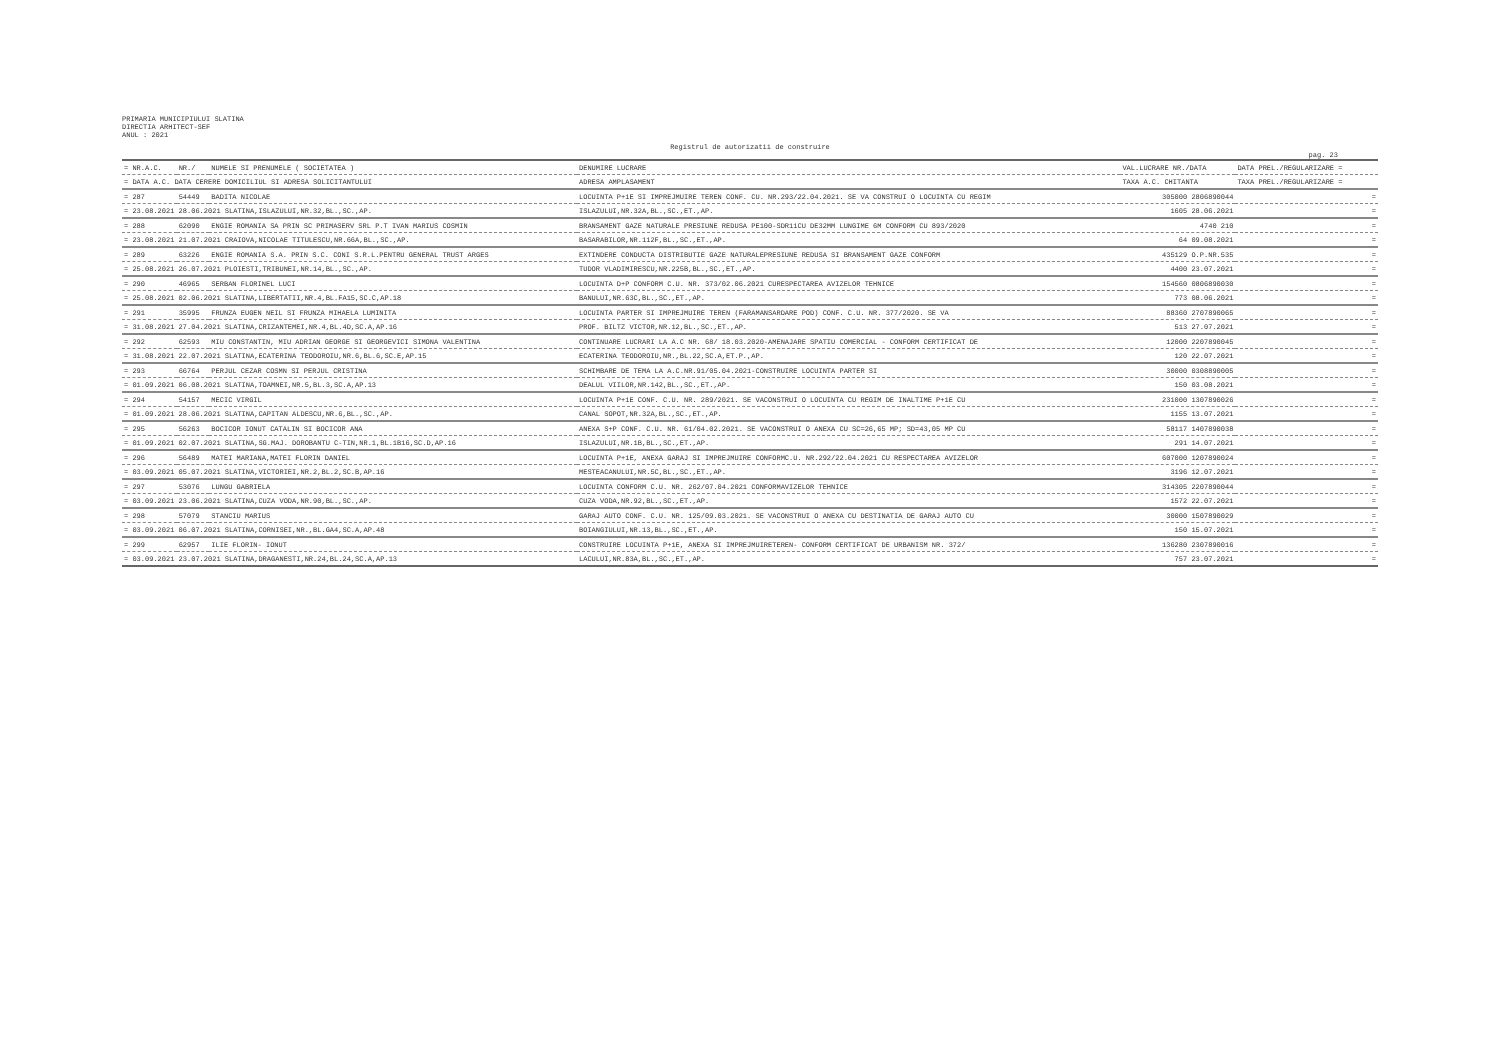PRIMARIA MUNICIPIULUI SLATINA
DIRECTIA ARHITECT-SEF
ANUL : 2021
Registrul de autorizatii de construire
pag. 23
| = NR.A.C. | NR./ | NUMELE SI PRENUMELE ( SOCIETATEA ) | DENUMIRE LUCRARE | VAL.LUCRARE NR./DATA | DATA PREL./REGULARIZARE = |
| --- | --- | --- | --- | --- | --- |
| = DATA A.C. DATA CERERE DOMICILIUL SI ADRESA SOLICITANTULUI | | | ADRESA AMPLASAMENT | TAXA A.C. CHITANTA | TAXA PREL./REGULARIZARE = |
| = 287 | 54449 | BADITA NICOLAE | LOCUINTA P+1E SI IMPREJMUIRE TEREN CONF. CU. NR.293/22.04.2021. SE VA CONSTRUI O LOCUINTA CU REGIM | 305000 2806890044 | = |
| = 23.08.2021 28.06.2021 SLATINA,ISLAZULUI,NR.32,BL.,SC.,AP. | | | ISLAZULUI,NR.32A,BL.,SC.,ET.,AP. | 1605 28.06.2021 | = |
| = 288 | 62090 | ENGIE ROMANIA SA PRIN SC PRIMASERV SRL P.T IVAN MARIUS COSMIN | BRANSAMENT GAZE NATURALE PRESIUNE REDUSA PE100-SDR11CU DE32MM LUNGIME 6M CONFORM CU 893/2020 | 4740 210 | = |
| = 23.08.2021 21.07.2021 CRAIOVA,NICOLAE TITULESCU,NR.66A,BL.,SC.,AP. | | | BASARABILOR,NR.112F,BL.,SC.,ET.,AP. | 64 09.08.2021 | = |
| = 289 | 63226 | ENGIE ROMANIA S.A. PRIN S.C. CONI S.R.L.PENTRU GENERAL TRUST ARGES | EXTINDERE CONDUCTA DISTRIBUTIE GAZE NATURALEPRESIUNE REDUSA SI BRANSAMENT GAZE CONFORM | 435129 O.P.NR.535 | = |
| = 25.08.2021 26.07.2021 PLOIESTI,TRIBUNEI,NR.14,BL.,SC.,AP. | | | TUDOR VLADIMIRESCU,NR.225B,BL.,SC.,ET.,AP. | 4400 23.07.2021 | = |
| = 290 | 46965 | SERBAN FLORINEL LUCI | LOCUINTA D+P CONFORM C.U. NR. 373/02.06.2021 CURESPECTAREA AVIZELOR TEHNICE | 154560 0806890030 | = |
| = 25.08.2021 02.06.2021 SLATINA,LIBERTATII,NR.4,BL.FA15,SC.C,AP.18 | | | BANULUI,NR.63C,BL.,SC.,ET.,AP. | 773 08.06.2021 | = |
| = 291 | 35995 | FRUNZA EUGEN NEIL SI FRUNZA MIHAELA LUMINITA | LOCUINTA PARTER SI IMPREJMUIRE TEREN (FARAMANSARDARE POD) CONF. C.U. NR. 377/2020. SE VA | 88360 2707890065 | = |
| = 31.08.2021 27.04.2021 SLATINA,CRIZANTEMEI,NR.4,BL.4D,SC.A,AP.16 | | | PROF. BILTZ VICTOR,NR.12,BL.,SC.,ET.,AP. | 513 27.07.2021 | = |
| = 292 | 62593 | MIU CONSTANTIN, MIU ADRIAN GEORGE SI GEORGEVICI SIMONA VALENTINA | CONTINUARE LUCRARI LA A.C NR. 68/ 18.03.2020-AMENAJARE SPATIU COMERCIAL - CONFORM CERTIFICAT DE | 12000 2207890045 | = |
| = 31.08.2021 22.07.2021 SLATINA,ECATERINA TEODOROIU,NR.6,BL.6,SC.E,AP.15 | | | ECATERINA TEODOROIU,NR.,BL.22,SC.A,ET.P.,AP. | 120 22.07.2021 | = |
| = 293 | 66764 | PERJUL CEZAR COSMN SI PERJUL CRISTINA | SCHIMBARE DE TEMA LA A.C.NR.91/05.04.2021-CONSTRUIRE LOCUINTA PARTER SI | 30000 0308890005 | = |
| = 01.09.2021 06.08.2021 SLATINA,TOAMNEI,NR.5,BL.3,SC.A,AP.13 | | | DEALUL VIILOR,NR.142,BL.,SC.,ET.,AP. | 150 03.08.2021 | = |
| = 294 | 54157 | MECIC VIRGIL | LOCUINTA P+1E CONF. C.U. NR. 289/2021. SE VACONSTRUI O LOCUINTA CU REGIM DE INALTIME P+1E CU | 231000 1307890026 | = |
| = 01.09.2021 28.06.2021 SLATINA,CAPITAN ALDESCU,NR.6,BL.,SC.,AP. | | | CANAL SOPOT,NR.32A,BL.,SC.,ET.,AP. | 1155 13.07.2021 | = |
| = 295 | 56263 | BOCICOR IONUT CATALIN SI BOCICOR ANA | ANEXA S+P CONF. C.U. NR. 61/04.02.2021. SE VACONSTRUI O ANEXA CU SC=26,65 MP; SD=43,05 MP CU | 58117 1407890038 | = |
| = 01.09.2021 02.07.2021 SLATINA,SG.MAJ. DOROBANTU C-TIN,NR.1,BL.1B16,SC.D,AP.16 | | | ISLAZULUI,NR.1B,BL.,SC.,ET.,AP. | 291 14.07.2021 | = |
| = 296 | 56489 | MATEI MARIANA,MATEI FLORIN DANIEL | LOCUINTA P+1E, ANEXA GARAJ SI IMPREJMUIRE CONFORMC.U. NR.292/22.04.2021 CU RESPECTAREA AVIZELOR | 607000 1207890024 | = |
| = 03.09.2021 05.07.2021 SLATINA,VICTORIEI,NR.2,BL.2,SC.B,AP.16 | | | MESTEACANULUI,NR.5C,BL.,SC.,ET.,AP. | 3196 12.07.2021 | = |
| = 297 | 53076 | LUNGU GABRIELA | LOCUINTA CONFORM C.U. NR. 262/07.04.2021 CONFORMAVIZELOR TEHNICE | 314305 2207890044 | = |
| = 03.09.2021 23.06.2021 SLATINA,CUZA VODA,NR.90,BL.,SC.,AP. | | | CUZA VODA,NR.92,BL.,SC.,ET.,AP. | 1572 22.07.2021 | = |
| = 298 | 57079 | STANCIU MARIUS | GARAJ AUTO CONF. C.U. NR. 125/09.03.2021. SE VACONSTRUI O ANEXA CU DESTINATIA DE GARAJ AUTO CU | 30000 1507890029 | = |
| = 03.09.2021 06.07.2021 SLATINA,CORNISEI,NR.,BL.GA4,SC.A,AP.48 | | | BOIANGIULUI,NR.13,BL.,SC.,ET.,AP. | 150 15.07.2021 | = |
| = 299 | 62957 | ILIE FLORIN- IONUT | CONSTRUIRE LOCUINTA P+1E, ANEXA SI IMPREJMUIRETEREN- CONFORM CERTIFICAT DE URBANISM NR. 372/ | 136280 2307890016 | = |
| = 03.09.2021 23.07.2021 SLATINA,DRAGANESTI,NR.24,BL.24,SC.A,AP.13 | | | LACULUI,NR.83A,BL.,SC.,ET.,AP. | 757 23.07.2021 | = |